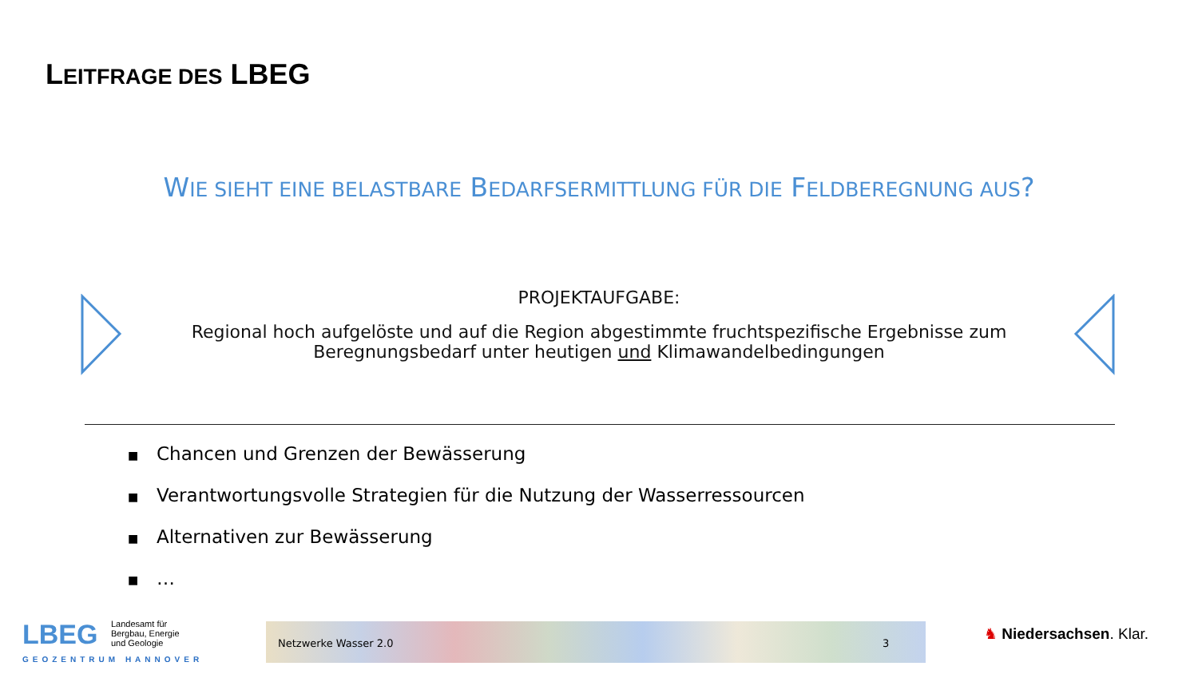LEITFRAGE DES LBEG
WIE SIEHT EINE BELASTBARE BEDARFSERMITTLUNG FÜR DIE FELDBEREGNUNG AUS?
PROJEKTAUFGABE:
Regional hoch aufgelöste und auf die Region abgestimmte fruchtspezifische Ergebnisse zum Beregnungsbedarf unter heutigen und Klimawandelbedingungen
■ Chancen und Grenzen der Bewässerung
■ Verantwortungsvolle Strategien für die Nutzung der Wasserressourcen
■ Alternativen zur Bewässerung
■ …
LBEG Landesamt für
Bergbau, Energie
und Geologie
GEOZENTRUM HANNOVER
Netzwerke Wasser 2.0 3 ♞ Niedersachsen. Klar.